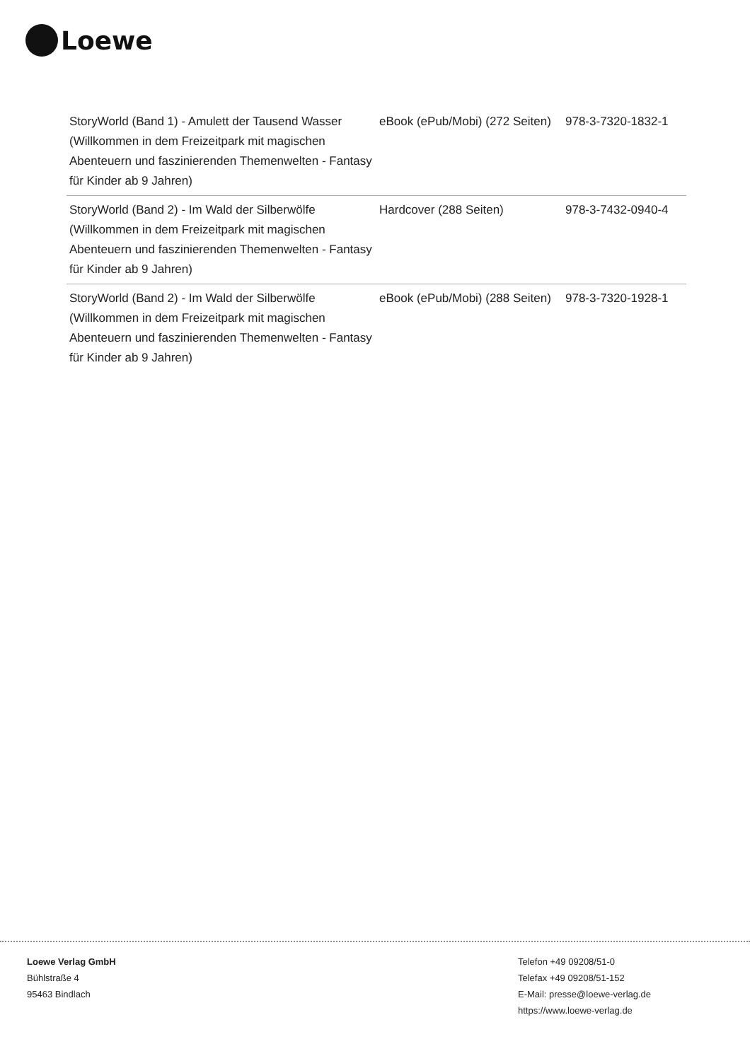Loewe
| StoryWorld (Band 1) - Amulett der Tausend Wasser (Willkommen in dem Freizeitpark mit magischen Abenteuern und faszinierenden Themenwelten - Fantasy für Kinder ab 9 Jahren) | eBook (ePub/Mobi) (272 Seiten) | 978-3-7320-1832-1 |
| StoryWorld (Band 2) - Im Wald der Silberwölfe (Willkommen in dem Freizeitpark mit magischen Abenteuern und faszinierenden Themenwelten - Fantasy für Kinder ab 9 Jahren) | Hardcover (288 Seiten) | 978-3-7432-0940-4 |
| StoryWorld (Band 2) - Im Wald der Silberwölfe (Willkommen in dem Freizeitpark mit magischen Abenteuern und faszinierenden Themenwelten - Fantasy für Kinder ab 9 Jahren) | eBook (ePub/Mobi) (288 Seiten) | 978-3-7320-1928-1 |
Loewe Verlag GmbH
Bühlstraße 4
95463 Bindlach
Telefon +49 09208/51-0
Telefax +49 09208/51-152
E-Mail: presse@loewe-verlag.de
https://www.loewe-verlag.de